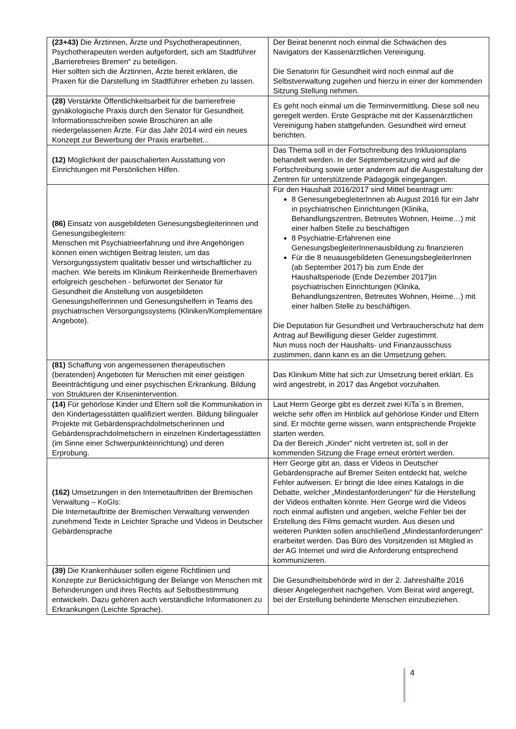| (23+43) Die Ärztinnen, Ärzte und Psychotherapeutinnen, Psychotherapeuten werden aufgefordert, sich am Stadtführer „Barrierefreies Bremen“ zu beteiligen. Hier sollten sich die Ärztinnen, Ärzte bereit erklären, die Praxen für die Darstellung im Stadtführer erheben zu lassen. | Der Beirat benennt noch einmal die Schwächen des Navigators der Kassenärztlichen Vereinigung. Die Senatorin für Gesundheit wird noch einmal auf die Selbstverwaltung zugehen und hierzu in einer der kommenden Sitzung Stellung nehmen. |
| (28) Verstärkte Öffentlichkeitsarbeit für die barrierefreie gynäkologische Praxis durch den Senator für Gesundheit. Informationsschreiben sowie Broschüren an alle niedergelassenen Ärzte. Für das Jahr 2014 wird ein neues Konzept zur Bewerbung der Praxis erarbeitet... | Es geht noch einmal um die Terminvermittlung. Diese soll neu geregelt werden. Erste Gespräche mit der Kassenärztlichen Vereinigung haben stattgefunden. Gesundheit wird erneut berichten. |
| (12) Möglichkeit der pauschalierten Ausstattung von Einrichtungen mit Persönlichen Hilfen. | Das Thema soll in der Fortschreibung des Inklusionsplans behandelt werden. In der Septembersitzung wird auf die Fortschreibung sowie unter anderem auf die Ausgestaltung der Zentren für unterstützende Pädagogik eingegangen. |
| (86) Einsatz von ausgebildeten Genesungsbegleiterinnen und Genesungsbegleitern: Menschen mit Psychiatrieerfahrung und ihre Angehörigen können einen wichtigen Beitrag leisten, um das Versorgungssystem qualitativ besser und wirtschaftlicher zu machen. Wie bereits im Klinikum Reinkenheide Bremerhaven erfolgreich geschehen - befürwortet der Senator für Gesundheit die Anstellung von ausgebildeten Genesungshelferinnen und Genesungshelfern in Teams des psychiatrischen Versorgungssystems (Kliniken/Komplementäre Angebote). | Für den Haushalt 2016/2017 sind Mittel beantragt um: 8 GenesungebegleiterInnen ab August 2016 für ein Jahr in psychiatrischen Einrichtungen (Klinika, Behandlungszentren, Betreutes Wohnen, Heime…) mit einer halben Stelle zu beschäftigen 8 Psychiatrie-Erfahrenen eine GenesungsbegleiterInnenausbildung zu finanzieren Für die 8 neuausgebildeten GenesungsbegleiterInnen (ab September 2017) bis zum Ende der Haushaltsperiode (Ende Dezember 2017)in psychiatrischen Einrichtungen (Klinika, Behandlungszentren, Betreutes Wohnen, Heime…) mit einer halben Stelle zu beschäftigen. Die Deputation für Gesundheit und Verbraucherschutz hat dem Antrag auf Bewilligung dieser Gelder zugestimmt. Nun muss noch der Haushalts- und Finanzausschuss zustimmen, dann kann es an die Umsetzung gehen. |
| (81) Schaffung von angemessenen therapeutischen (beratenden) Angeboten für Menschen mit einer geistigen Beeinträchtigung und einer psychischen Erkrankung. Bildung von Strukturen der Krisenintervention. | Das Klinikum Mitte hat sich zur Umsetzung bereit erklärt. Es wird angestrebt, in 2017 das Angebot vorzuhalten. |
| (14) Für gehörlose Kinder und Eltern soll die Kommunikation in den Kindertagesstätten qualifiziert werden. Bildung bilingualer Projekte mit Gebärdensprachdolmetscherinnen und Gebärdensprachdolmetschern in einzelnen Kindertagesstätten (im Sinne einer Schwerpunkteinrichtung) und deren Erprobung. | Laut Herrn George gibt es derzeit zwei KiTa´s in Bremen, welche sehr offen im Hinblick auf gehörlose Kinder und Eltern sind. Er möchte gerne wissen, wann entsprechende Projekte starten werden. Da der Bereich „Kinder“ nicht vertreten ist, soll in der kommenden Sitzung die Frage erneut erörtert werden. |
| (162) Umsetzungen in den Internetauftritten der Bremischen Verwaltung – KoGIs: Die Internetauftritte der Bremischen Verwaltung verwenden zunehmend Texte in Leichter Sprache und Videos in Deutscher Gebärdensprache | Herr George gibt an, dass er Videos in Deutscher Gebärdensprache auf Bremer Seiten entdeckt hat, welche Fehler aufweisen. Er bringt die Idee eines Katalogs in die Debatte, welcher „Mindestanforderungen“ für die Herstellung der Videos enthalten könnte. Herr George wird die Videos noch einmal auflisten und angeben, welche Fehler bei der Erstellung des Films gemacht wurden. Aus diesen und weiteren Punkten sollen anschließend „Mindestanforderungen“ erarbeitet werden. Das Büro des Vorsitzenden ist Mitglied in der AG Internet und wird die Anforderung entsprechend kommunizieren. |
| (39) Die Krankenhäuser sollen eigene Richtlinien und Konzepte zur Berücksichtigung der Belange von Menschen mit Behinderungen und ihres Rechts auf Selbstbestimmung entwickeln. Dazu gehören auch verständliche Informationen zu Erkrankungen (Leichte Sprache). | Die Gesundheitsbehörde wird in der 2. Jahreshälfte 2016 dieser Angelegenheit nachgehen. Vom Beirat wird angeregt, bei der Erstellung behinderte Menschen einzubeziehen. |
4